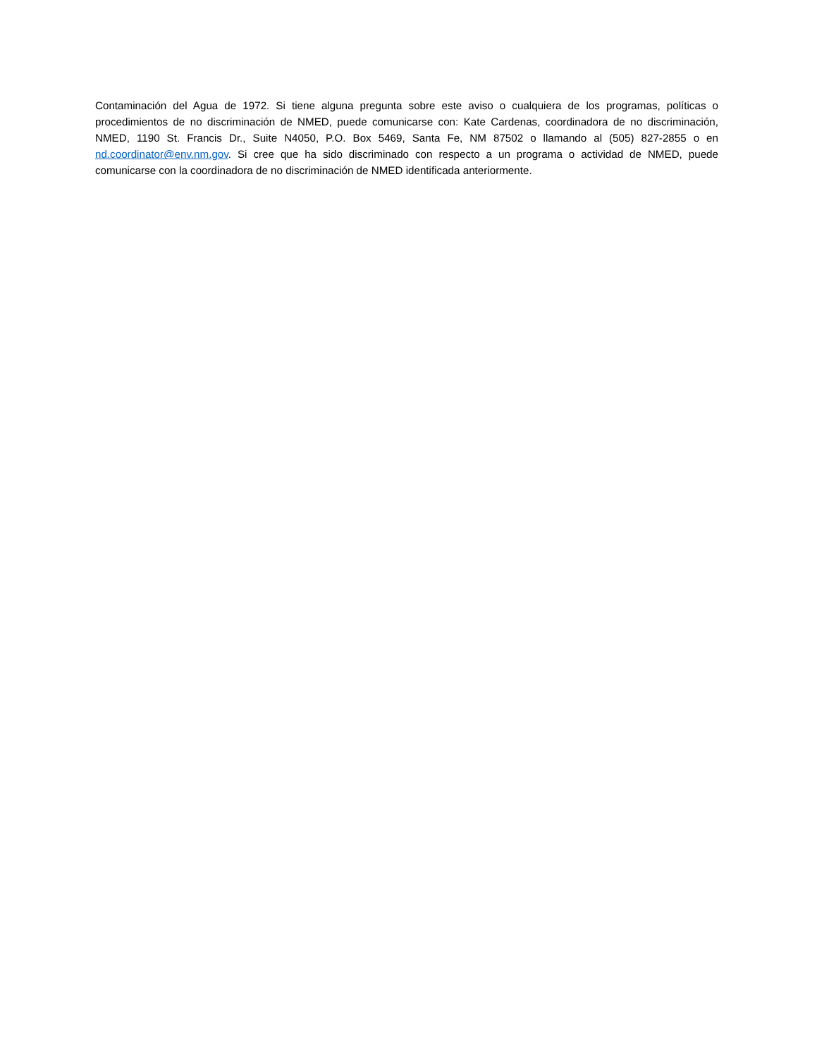Contaminación del Agua de 1972. Si tiene alguna pregunta sobre este aviso o cualquiera de los programas, políticas o procedimientos de no discriminación de NMED, puede comunicarse con: Kate Cardenas, coordinadora de no discriminación, NMED, 1190 St. Francis Dr., Suite N4050, P.O. Box 5469, Santa Fe, NM 87502 o llamando al (505) 827-2855 o en nd.coordinator@env.nm.gov. Si cree que ha sido discriminado con respecto a un programa o actividad de NMED, puede comunicarse con la coordinadora de no discriminación de NMED identificada anteriormente.